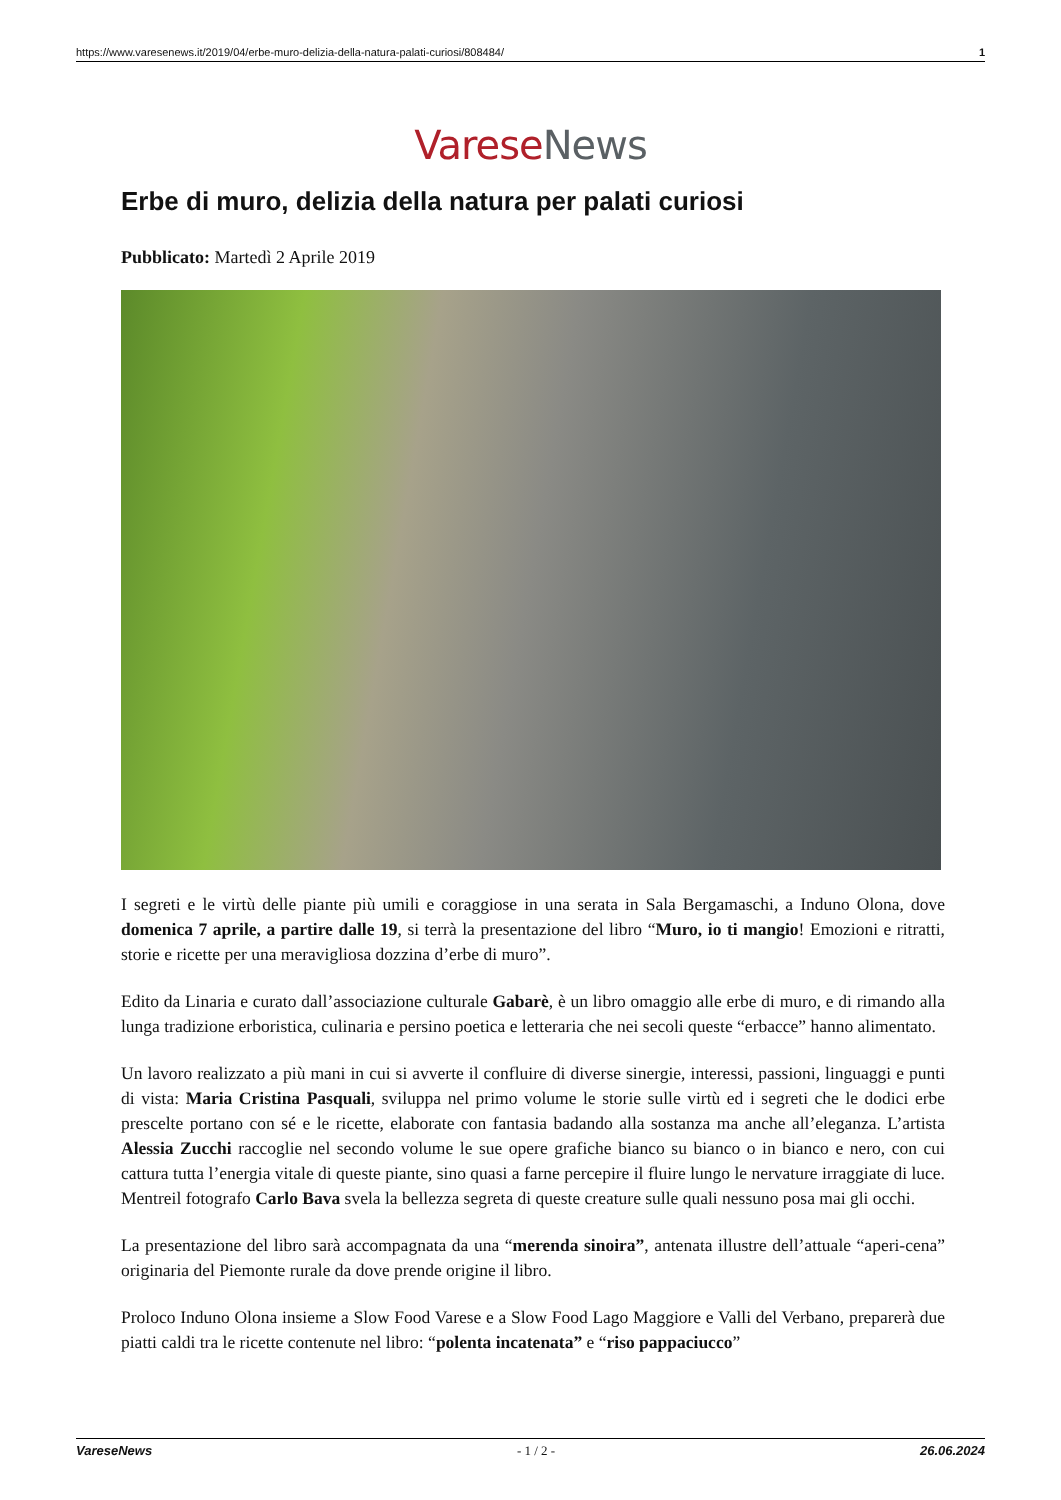https://www.varesenews.it/2019/04/erbe-muro-delizia-della-natura-palati-curiosi/808484/ 1
Varese News
Erbe di muro, delizia della natura per palati curiosi
Pubblicato: Martedì 2 Aprile 2019
I segreti e le virtù delle piante più umili e coraggiose in una serata in Sala Bergamaschi, a Induno Olona, dove domenica 7 aprile, a partire dalle 19, si terrà la presentazione del libro “Muro, io ti mangio! Emozioni e ritratti, storie e ricette per una meravigliosa dozzina d’erbe di muro”.
Edito da Linaria e curato dall’associazione culturale Gabarè, è un libro omaggio alle erbe di muro, e di rimando alla lunga tradizione erboristica, culinaria e persino poetica e letteraria che nei secoli queste “erbacce” hanno alimentato.
Un lavoro realizzato a più mani in cui si avverte il confluire di diverse sinergie, interessi, passioni, linguaggi e punti di vista: Maria Cristina Pasquali, sviluppa nel primo volume le storie sulle virtù ed i segreti che le dodici erbe prescelte portano con sé e le ricette, elaborate con fantasia badando alla sostanza ma anche all’eleganza. L’artista Alessia Zucchi raccoglie nel secondo volume le sue opere grafiche bianco su bianco o in bianco e nero, con cui cattura tutta l’energia vitale di queste piante, sino quasi a farne percepire il fluire lungo le nervature irraggiate di luce. Mentreil fotografo Carlo Bava svela la bellezza segreta di queste creature sulle quali nessuno posa mai gli occhi.
La presentazione del libro sarà accompagnata da una “merenda sinoira”, antenata illustre dell’attuale “aperi-cena” originaria del Piemonte rurale da dove prende origine il libro.
Proloco Induno Olona insieme a Slow Food Varese e a Slow Food Lago Maggiore e Valli del Verbano, preparerà due piatti caldi tra le ricette contenute nel libro: “polenta incatenata” e “riso pappaciucco”
VareseNews - 1 / 2 - 26.06.2024